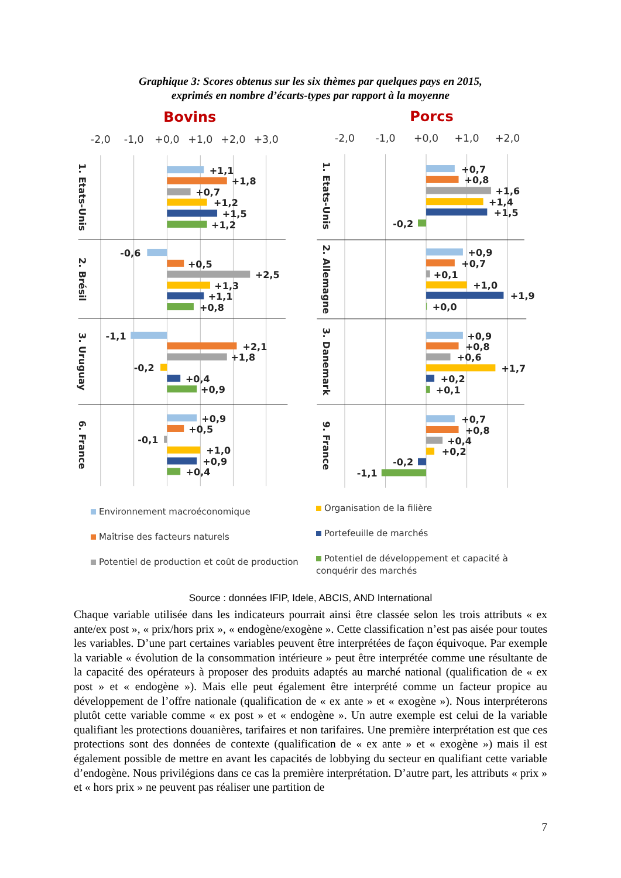Graphique 3: Scores obtenus sur les six thèmes par quelques pays en 2015,
exprimés en nombre d’écarts-types par rapport à la moyenne
Bovins
Porcs
-2,0
-1,0
+0,0
+1,0
+2,0
+3,0
-2,0
-1,0
+0,0
+1,0
+2,0
1. Etats-Unis
2. Brésil
3. Uruguay
6. France
1. Etats-Unis
2. Allemagne
3. Danemark
9. France
+1,1
+1,8
+0,7
+1,2
+1,5
+1,2
-0,6
+0,5
+2,5
+1,3
+1,1
+0,8
-1,1
+2,1
+1,8
-0,2
+0,4
+0,9
+0,9
+0,5
-0,1
+1,0
+0,9
+0,4
+0,7
+0,8
+1,6
+1,4
+1,5
-0,2
+0,9
+0,7
+0,1
+1,0
+1,9
+0,0
+0,9
+0,8
+0,6
+1,7
+0,2
+0,1
+0,7
+0,8
+0,4
+0,2
-0,2
-1,1
Environnement macroéconomique
Maîtrise des facteurs naturels
Potentiel de production et coût de production
Organisation de la filière
Portefeuille de marchés
Potentiel de développement et capacité à conquérir des marchés
Source : données IFIP, Idele, ABCIS, AND International
Chaque variable utilisée dans les indicateurs pourrait ainsi être classée selon les trois attributs « ex ante/ex post », « prix/hors prix », « endogène/exogène ». Cette classification n’est pas aisée pour toutes les variables. D’une part certaines variables peuvent être interprétées de façon équivoque. Par exemple la variable « évolution de la consommation intérieure » peut être interprétée comme une résultante de la capacité des opérateurs à proposer des produits adaptés au marché national (qualification de « ex post » et « endogène »). Mais elle peut également être interprété comme un facteur propice au développement de l’offre nationale (qualification de « ex ante » et « exogène »). Nous interpréterons plutôt cette variable comme « ex post » et « endogène ». Un autre exemple est celui de la variable qualifiant les protections douanières, tarifaires et non tarifaires. Une première interprétation est que ces protections sont des données de contexte (qualification de « ex ante » et « exogène ») mais il est également possible de mettre en avant les capacités de lobbying du secteur en qualifiant cette variable d’endogène. Nous privilégions dans ce cas la première interprétation. D’autre part, les attributs « prix » et « hors prix » ne peuvent pas réaliser une partition de
7